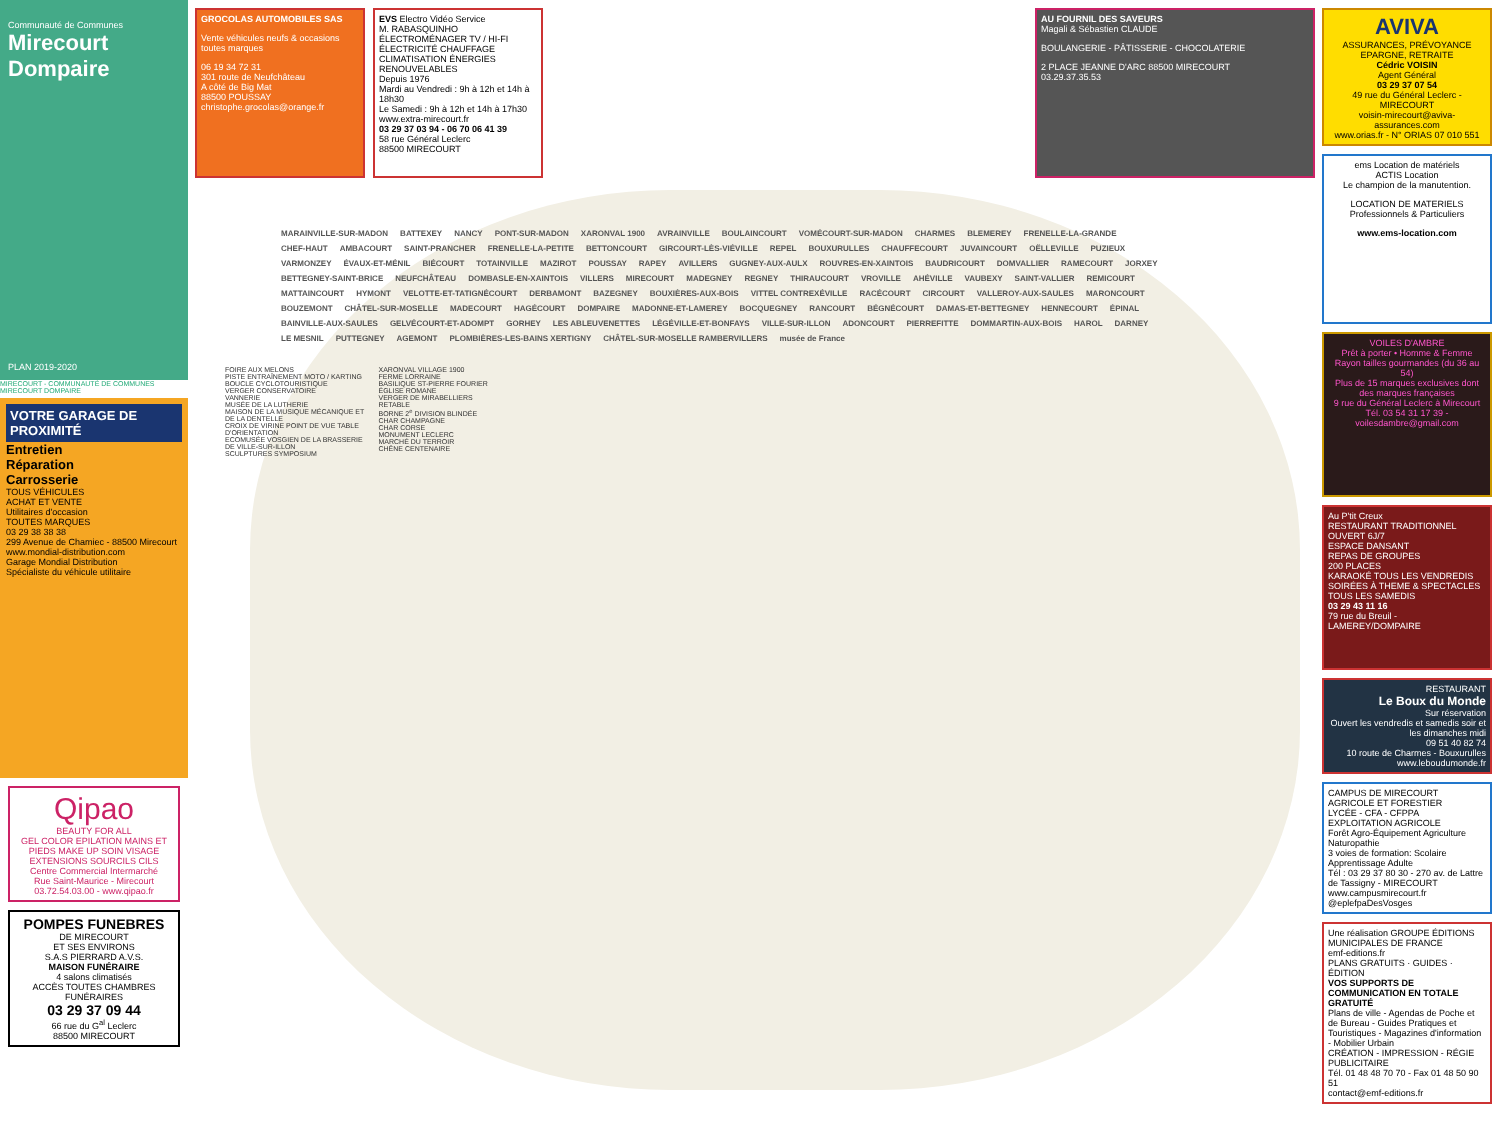Communauté de Communes
Mirecourt Dompaire
PLAN 2019-2020
MIRECOURT - COMMUNAUTÉ DE COMMUNES MIRECOURT DOMPAIRE
VOTRE GARAGE DE PROXIMITÉ
Entretien
Réparation
Carrosserie
TOUS VÉHICULES
ACHAT ET VENTE
Utilitaires d'occasion
TOUTES MARQUES
03 29 38 38 38
299 Avenue de Chamiec - 88500 Mirecourt
www.mondial-distribution.com
Garage Mondial Distribution
Spécialiste du véhicule utilitaire
Qipao
BEAUTY FOR ALL
GEL COLOR EPILATION MAINS ET PIEDS MAKE UP SOIN VISAGE EXTENSIONS SOURCILS CILS
Centre Commercial Intermarché
Rue Saint-Maurice - Mirecourt
03.72.54.03.00 - www.qipao.fr
POMPES FUNEBRES
DE MIRECOURT
ET SES ENVIRONS
S.A.S PIERRARD A.V.S.
MAISON FUNÉRAIRE
4 salons climatisés
ACCÈS TOUTES CHAMBRES FUNÉRAIRES
03 29 37 09 44
66 rue du G<sup>al</sup> Leclerc
88500 MIRECOURT
GROCOLAS AUTOMOBILES SAS
Vente véhicules neufs & occasions toutes marques
06 19 34 72 31
301 route de Neufchâteau
A côté de Big Mat
88500 POUSSAY
christophe.grocolas@orange.fr
EVS Electro Vidéo Service
M. RABASQUINHO
ÉLECTROMÉNAGER TV / HI-FI ÉLECTRICITÉ CHAUFFAGE CLIMATISATION ÉNERGIES RENOUVELABLES
Depuis 1976
Mardi au Vendredi : 9h à 12h et 14h à 18h30
Le Samedi : 9h à 12h et 14h à 17h30
www.extra-mirecourt.fr
03 29 37 03 94 - 06 70 06 41 39
58 rue Général Leclerc
88500 MIRECOURT
AU FOURNIL DES SAVEURS
Magali & Sébastien CLAUDE
BOULANGERIE - PÂTISSERIE - CHOCOLATERIE
2 PLACE JEANNE D'ARC 88500 MIRECOURT
03.29.37.35.53
MARAINVILLE-SUR-MADON BATTEXEY NANCY PONT-SUR-MADON XARONVAL 1900 AVRAINVILLE BOULAINCOURT VOMÉCOURT-SUR-MADON CHARMES BLEMEREY FRENELLE-LA-GRANDE CHEF-HAUT AMBACOURT SAINT-PRANCHER FRENELLE-LA-PETITE BETTONCOURT GIRCOURT-LÈS-VIÉVILLE REPEL BOUXURULLES CHAUFFECOURT JUVAINCOURT OËLLEVILLE PUZIEUX VARMONZEY ÉVAUX-ET-MÉNIL BIÉCOURT TOTAINVILLE MAZIROT POUSSAY RAPEY AVILLERS GUGNEY-AUX-AULX ROUVRES-EN-XAINTOIS BAUDRICOURT DOMVALLIER RAMECOURT JORXEY BETTEGNEY-SAINT-BRICE NEUFCHÂTEAU DOMBASLE-EN-XAINTOIS VILLERS MIRECOURT MADEGNEY REGNEY THIRAUCOURT VROVILLE AHÉVILLE VAUBEXY SAINT-VALLIER REMICOURT MATTAINCOURT HYMONT VELOTTE-ET-TATIGNÉCOURT DERBAMONT BAZEGNEY BOUXIÈRES-AUX-BOIS VITTEL CONTREXÉVILLE RACÉCOURT CIRCOURT VALLEROY-AUX-SAULES MARONCOURT BOUZEMONT CHÂTEL-SUR-MOSELLE MADECOURT HAGÉCOURT DOMPAIRE MADONNE-ET-LAMEREY BOCQUEGNEY RANCOURT BÉGNÉCOURT DAMAS-ET-BETTEGNEY HENNECOURT ÉPINAL BAINVILLE-AUX-SAULES GELVÉCOURT-ET-ADOMPT GORHEY LES ABLEUVENETTES LÉGÉVILLE-ET-BONFAYS VILLE-SUR-ILLON ADONCOURT PIERREFITTE DOMMARTIN-AUX-BOIS HAROL DARNEY LE MESNIL PUTTEGNEY AGEMONT PLOMBIÈRES-LES-BAINS XERTIGNY CHÂTEL-SUR-MOSELLE RAMBERVILLERS musée de France
FOIRE AUX MELONS
PISTE ENTRAÎNEMENT MOTO / KARTING
BOUCLE CYCLOTOURISTIQUE
VERGER CONSERVATOIRE
VANNERIE
MUSÉE DE LA LUTHERIE
MAISON DE LA MUSIQUE MÉCANIQUE ET DE LA DENTELLE
CROIX DE VIRINE POINT DE VUE TABLE D'ORIENTATION
ECOMUSÉE VOSGIEN DE LA BRASSERIE DE VILLE-SUR-ILLON
SCULPTURES SYMPOSIUM
XARONVAL VILLAGE 1900
FERME LORRAINE
BASILIQUE ST-PIERRE FOURIER
ÉGLISE ROMANE
VERGER DE MIRABELLIERS
RETABLE
BORNE 2<sup>e</sup> DIVISION BLINDÉE
CHAR CHAMPAGNE
CHAR CORSE
MONUMENT LECLERC
MARCHÉ DU TERROIR
CHÊNE CENTENAIRE
AVIVA
ASSURANCES, PRÉVOYANCE EPARGNE, RETRAITE
Cédric VOISIN
Agent Général
03 29 37 07 54
49 rue du Général Leclerc - MIRECOURT
voisin-mirecourt@aviva-assurances.com
www.orias.fr - N° ORIAS 07 010 551
ems Location de matériels
ACTIS Location
Le champion de la manutention.
LOCATION DE MATERIELS
Professionnels & Particuliers
www.ems-location.com
VOILES D'AMBRE
Prêt à porter • Homme & Femme
Rayon tailles gourmandes (du 36 au 54)
Plus de 15 marques exclusives dont des marques françaises
9 rue du Général Leclerc à Mirecourt
Tél. 03 54 31 17 39 - voilesdambre@gmail.com
Au P'tit Creux
RESTAURANT TRADITIONNEL OUVERT 6J/7
ESPACE DANSANT
REPAS DE GROUPES
200 PLACES
KARAOKÉ TOUS LES VENDREDIS
SOIRÉES À THEME & SPECTACLES TOUS LES SAMEDIS
03 29 43 11 16
79 rue du Breuil - LAMEREY/DOMPAIRE
RESTAURANT
Le Boux du Monde
Sur réservation
Ouvert les vendredis et samedis soir et les dimanches midi
09 51 40 82 74
10 route de Charmes - Bouxurulles
www.leboudumonde.fr
CAMPUS DE MIRECOURT AGRICOLE ET FORESTIER
LYCÉE - CFA - CFPPA
EXPLOITATION AGRICOLE
Forêt Agro-Équipement Agriculture Naturopathie
3 voies de formation: Scolaire Apprentissage Adulte
Tél : 03 29 37 80 30 - 270 av. de Lattre de Tassigny - MIRECOURT
www.campusmirecourt.fr @eplefpaDesVosges
Une réalisation GROUPE ÉDITIONS MUNICIPALES DE FRANCE
emf-editions.fr
PLANS GRATUITS · GUIDES · ÉDITION
VOS SUPPORTS DE COMMUNICATION EN TOTALE GRATUITÉ
Plans de ville - Agendas de Poche et de Bureau - Guides Pratiques et Touristiques - Magazines d'information - Mobilier Urbain
CRÉATION - IMPRESSION - RÉGIE PUBLICITAIRE
Tél. 01 48 48 70 70 - Fax 01 48 50 90 51
contact@emf-editions.fr